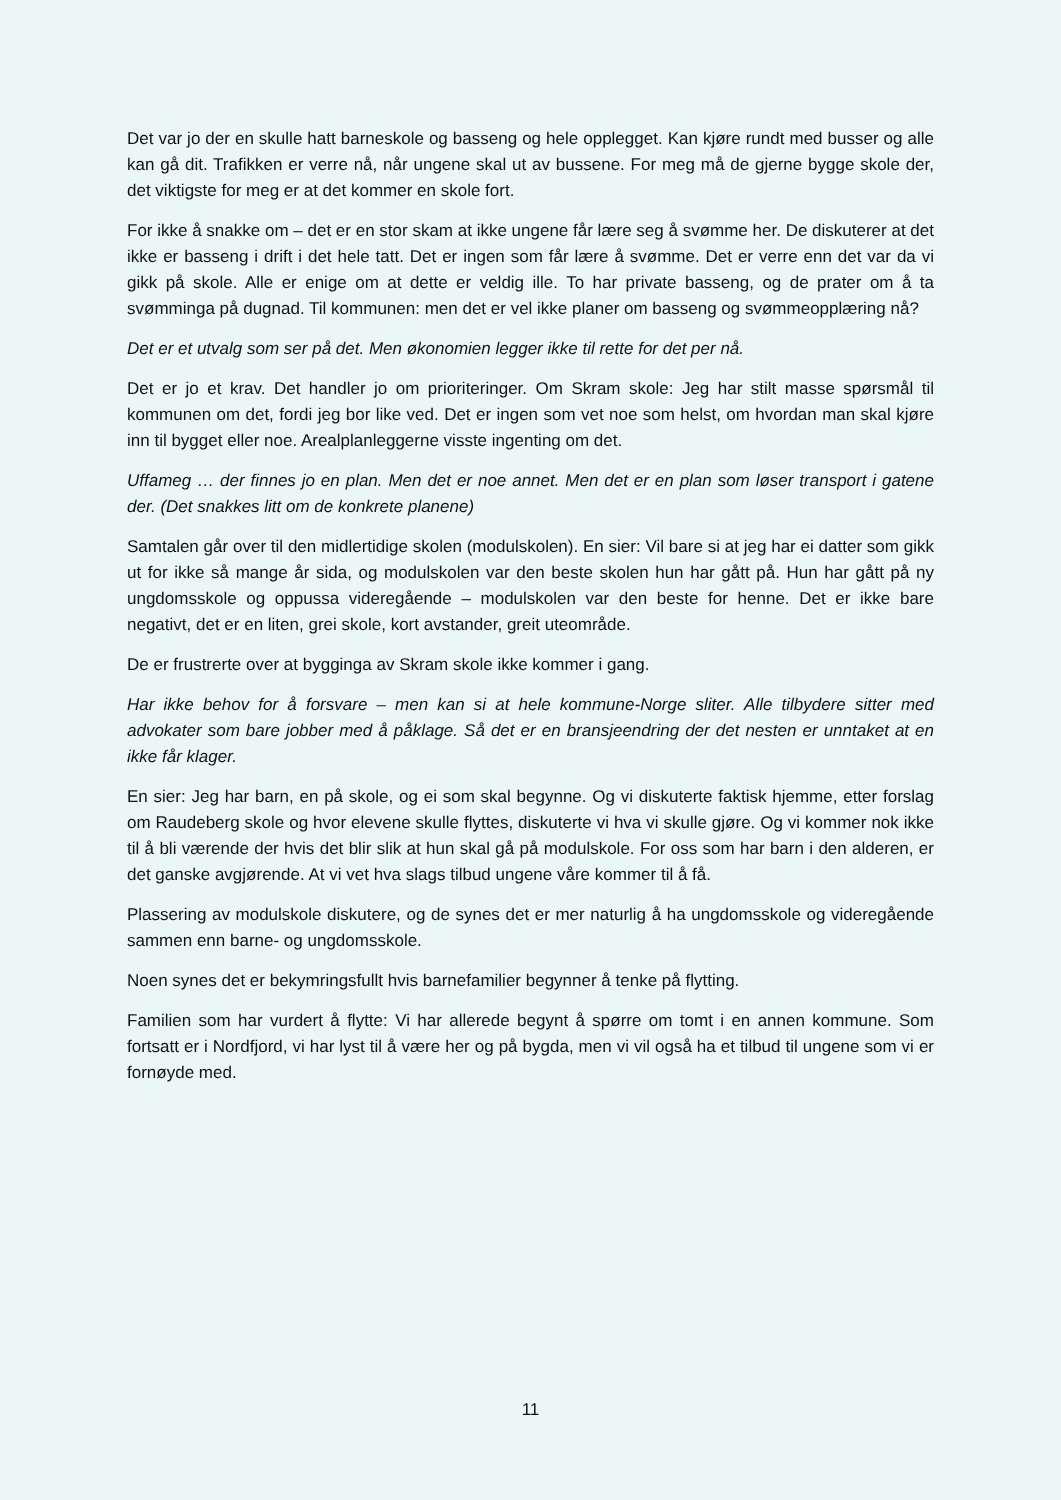Det var jo der en skulle hatt barneskole og basseng og hele opplegget. Kan kjøre rundt med busser og alle kan gå dit. Trafikken er verre nå, når ungene skal ut av bussene. For meg må de gjerne bygge skole der, det viktigste for meg er at det kommer en skole fort.
For ikke å snakke om – det er en stor skam at ikke ungene får lære seg å svømme her. De diskuterer at det ikke er basseng i drift i det hele tatt. Det er ingen som får lære å svømme. Det er verre enn det var da vi gikk på skole. Alle er enige om at dette er veldig ille. To har private basseng, og de prater om å ta svømminga på dugnad. Til kommunen: men det er vel ikke planer om basseng og svømmeopplæring nå?
Det er et utvalg som ser på det. Men økonomien legger ikke til rette for det per nå.
Det er jo et krav. Det handler jo om prioriteringer. Om Skram skole: Jeg har stilt masse spørsmål til kommunen om det, fordi jeg bor like ved. Det er ingen som vet noe som helst, om hvordan man skal kjøre inn til bygget eller noe. Arealplanleggerne visste ingenting om det.
Uffameg … der finnes jo en plan. Men det er noe annet. Men det er en plan som løser transport i gatene der. (Det snakkes litt om de konkrete planene)
Samtalen går over til den midlertidige skolen (modulskolen). En sier: Vil bare si at jeg har ei datter som gikk ut for ikke så mange år sida, og modulskolen var den beste skolen hun har gått på. Hun har gått på ny ungdomsskole og oppussa videregående – modulskolen var den beste for henne. Det er ikke bare negativt, det er en liten, grei skole, kort avstander, greit uteområde.
De er frustrerte over at bygginga av Skram skole ikke kommer i gang.
Har ikke behov for å forsvare – men kan si at hele kommune-Norge sliter. Alle tilbydere sitter med advokater som bare jobber med å påklage. Så det er en bransjeendring der det nesten er unntaket at en ikke får klager.
En sier: Jeg har barn, en på skole, og ei som skal begynne. Og vi diskuterte faktisk hjemme, etter forslag om Raudeberg skole og hvor elevene skulle flyttes, diskuterte vi hva vi skulle gjøre. Og vi kommer nok ikke til å bli værende der hvis det blir slik at hun skal gå på modulskole. For oss som har barn i den alderen, er det ganske avgjørende. At vi vet hva slags tilbud ungene våre kommer til å få.
Plassering av modulskole diskutere, og de synes det er mer naturlig å ha ungdomsskole og videregående sammen enn barne- og ungdomsskole.
Noen synes det er bekymringsfullt hvis barnefamilier begynner å tenke på flytting.
Familien som har vurdert å flytte: Vi har allerede begynt å spørre om tomt i en annen kommune. Som fortsatt er i Nordfjord, vi har lyst til å være her og på bygda, men vi vil også ha et tilbud til ungene som vi er fornøyde med.
11